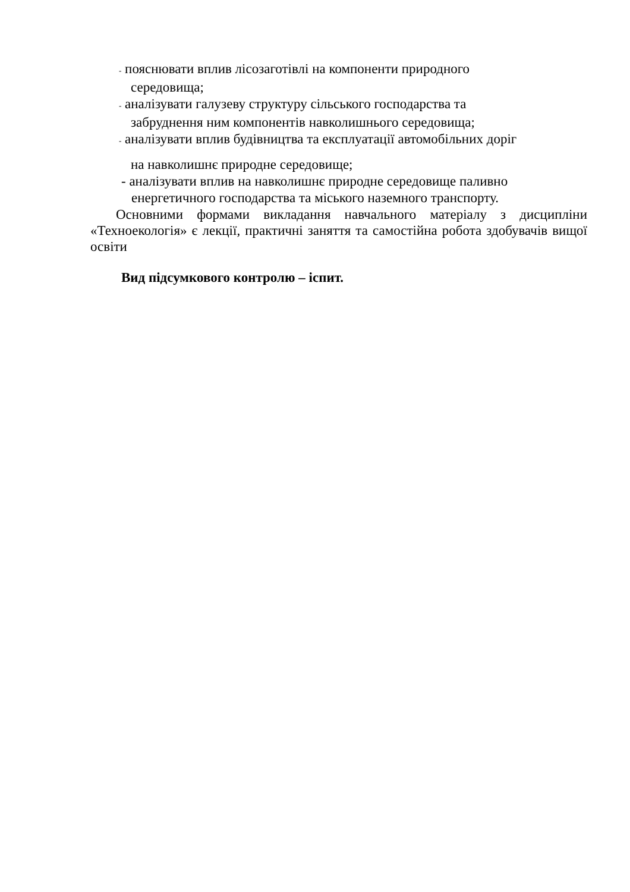- пояснювати вплив лісозаготівлі на компоненти природного
середовища;
- аналізувати галузеву структуру сільського господарства та
забруднення ним компонентів навколишнього середовища;
- аналізувати вплив будівництва та експлуатації автомобільних доріг
на навколишнє природне середовище;
- аналізувати вплив на навколишнє природне середовище паливно
енергетичного господарства та міського наземного транспорту.
Основними формами викладання навчального матеріалу з дисципліни «Техноекологія» є лекції, практичні заняття та самостійна робота здобувачів вищої освіти
Вид підсумкового контролю – іспит.